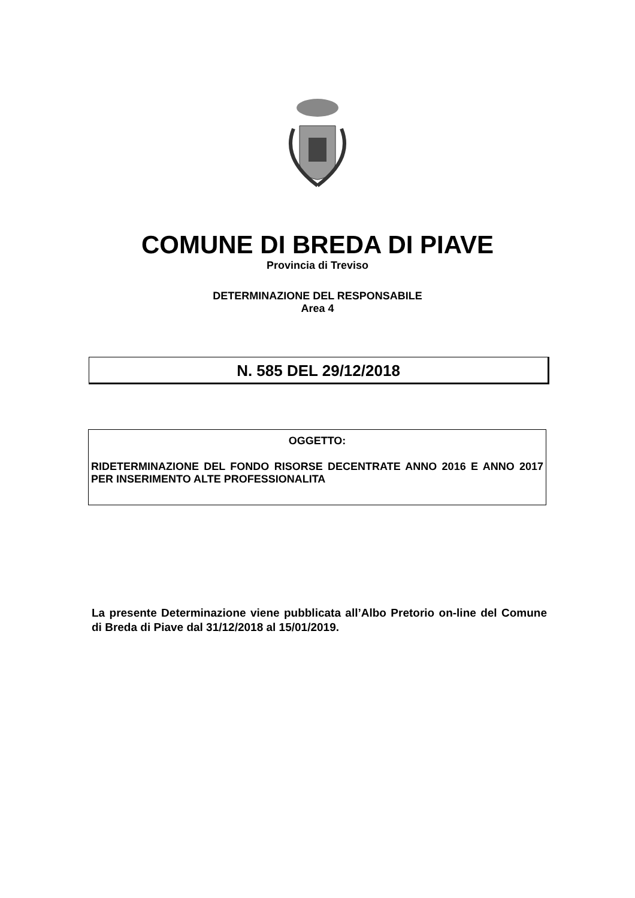COMUNE DI BREDA DI PIAVE
Provincia di Treviso
DETERMINAZIONE DEL RESPONSABILE
Area 4
N. 585 DEL 29/12/2018
OGGETTO:
RIDETERMINAZIONE DEL FONDO RISORSE DECENTRATE ANNO 2016 E ANNO 2017 PER INSERIMENTO ALTE PROFESSIONALITA
La presente Determinazione viene pubblicata all’Albo Pretorio on-line del Comune di Breda di Piave dal 31/12/2018 al 15/01/2019.